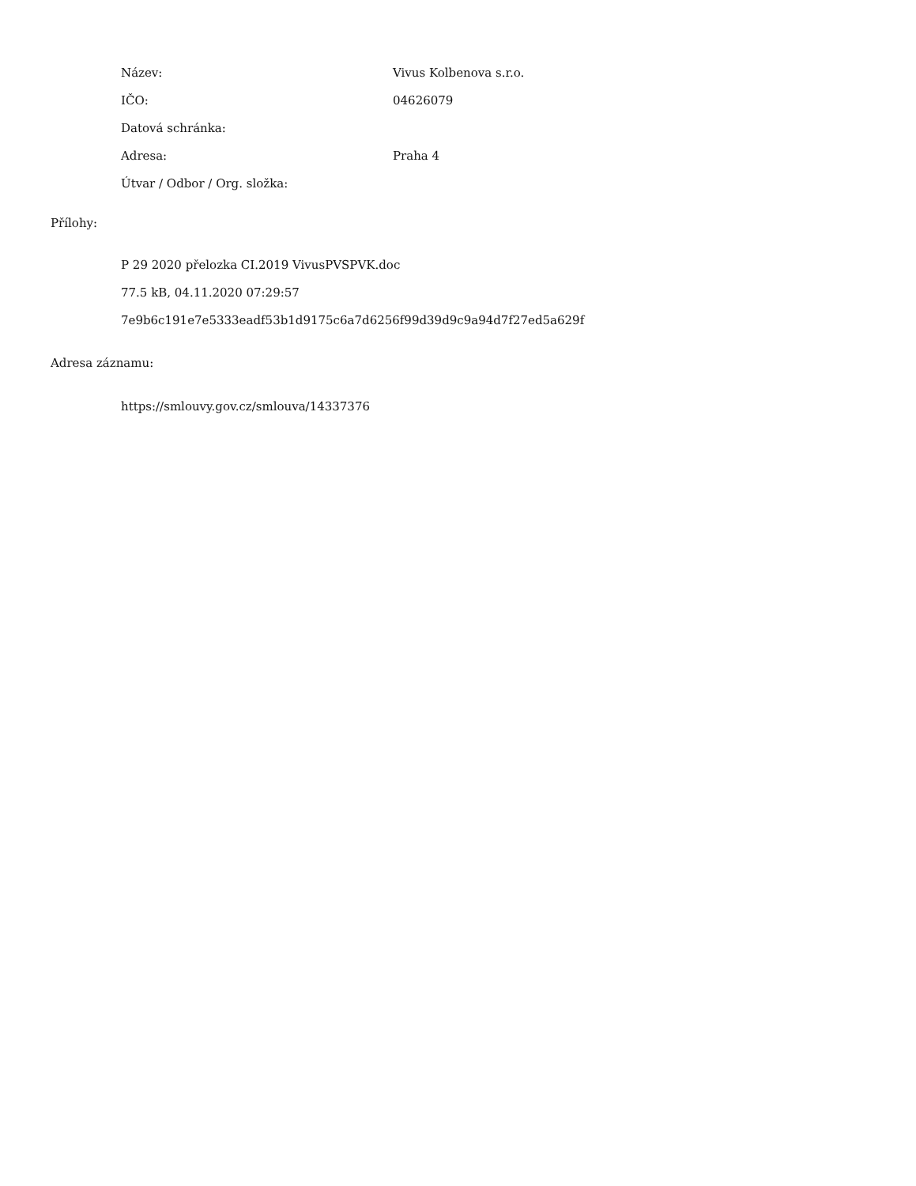Název: Vivus Kolbenova s.r.o.
IČO: 04626079
Datová schránka:
Adresa: Praha 4
Útvar / Odbor / Org. složka:
Přílohy:
P 29 2020 přelozka CI.2019 VivusPVSPVK.doc
77.5 kB, 04.11.2020 07:29:57
7e9b6c191e7e5333eadf53b1d9175c6a7d6256f99d39d9c9a94d7f27ed5a629f
Adresa záznamu:
https://smlouvy.gov.cz/smlouva/14337376